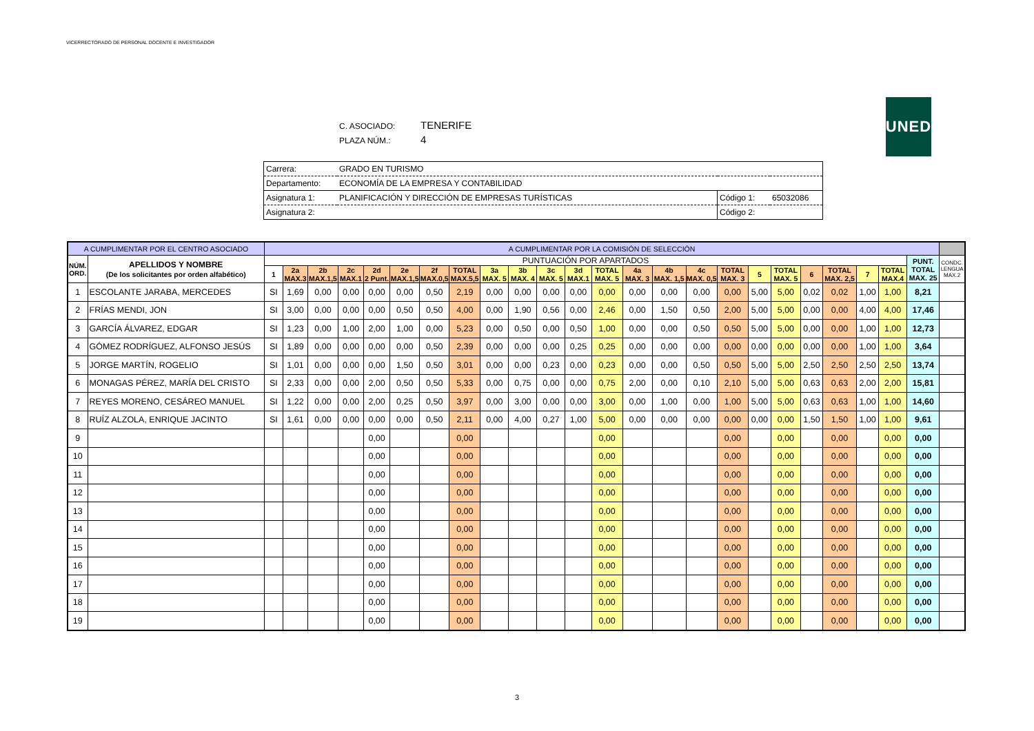VICERRECTORADO DE PERSONAL DOCENTE E INVESTIGADOR
UNED
C. ASOCIADO: TENERIFE
PLAZA NÚM.: 4
| Carrera: | GRADO EN TURISMO | | |
| Departamento: | ECONOMÍA DE LA EMPRESA Y CONTABILIDAD | | |
| Asignatura 1: | PLANIFICACIÓN Y DIRECCIÓN DE EMPRESAS TURÍSTICAS | Código 1: | 65032086 |
| Asignatura 2: | | Código 2: | |
| A CUMPLIMENTAR POR EL CENTRO ASOCIADO | | A CUMPLIMENTAR POR LA COMISIÓN DE SELECCIÓN | | | | | | | | | | | | | | | | | | | | | | | | |
| --- | --- | --- | --- | --- | --- | --- | --- | --- | --- | --- | --- | --- | --- | --- | --- | --- | --- | --- | --- | --- | --- | --- | --- | --- | --- | --- |
| NÚM. ORD. | APELLIDOS Y NOMBRE (De los solicitantes por orden alfabético) | PUNTUACIÓN POR APARTADOS | | | | | | | | | | | | | | | | | | | | | | | PUNT. TOTAL MAX. 25 | CONDC. LENGUA MAX.2 |
| | | 1 | 2a MAX.3 | 2b MAX.1,5 | 2c MAX.1 | 2d 2 Punt. | 2e MAX.1,5 | 2f MAX.0,5 | TOTAL MAX.5,5 | 3a MAX. 5 | 3b MAX. 4 | 3c MAX. 5 | 3d MAX.1 | TOTAL MAX. 5 | 4a MAX. 3 | 4b MAX. 1,5 | 4c MAX. 0,5 | TOTAL MAX. 3 | 5 | TOTAL MAX. 5 | 6 | TOTAL MAX. 2,5 | 7 | TOTAL MAX.4 | | |
| 1 | ESCOLANTE JARABA, MERCEDES | SI | 1,69 | 0,00 | 0,00 | 0,00 | 0,00 | 0,50 | 2,19 | 0,00 | 0,00 | 0,00 | 0,00 | 0,00 | 0,00 | 0,00 | 0,00 | 0,00 | 5,00 | 5,00 | 0,02 | 0,02 | 1,00 | 1,00 | 8,21 | |
| 2 | FRÍAS MENDI, JON | SI | 3,00 | 0,00 | 0,00 | 0,00 | 0,50 | 0,50 | 4,00 | 0,00 | 1,90 | 0,56 | 0,00 | 2,46 | 0,00 | 1,50 | 0,50 | 2,00 | 5,00 | 5,00 | 0,00 | 0,00 | 4,00 | 4,00 | 17,46 | |
| 3 | GARCÍA ÁLVAREZ, EDGAR | SI | 1,23 | 0,00 | 1,00 | 2,00 | 1,00 | 0,00 | 5,23 | 0,00 | 0,50 | 0,00 | 0,50 | 1,00 | 0,00 | 0,00 | 0,50 | 0,50 | 5,00 | 5,00 | 0,00 | 0,00 | 1,00 | 1,00 | 12,73 | |
| 4 | GÓMEZ RODRÍGUEZ, ALFONSO JESÚS | SI | 1,89 | 0,00 | 0,00 | 0,00 | 0,00 | 0,50 | 2,39 | 0,00 | 0,00 | 0,00 | 0,25 | 0,25 | 0,00 | 0,00 | 0,00 | 0,00 | 0,00 | 0,00 | 0,00 | 0,00 | 1,00 | 1,00 | 3,64 | |
| 5 | JORGE MARTÍN, ROGELIO | SI | 1,01 | 0,00 | 0,00 | 0,00 | 1,50 | 0,50 | 3,01 | 0,00 | 0,00 | 0,23 | 0,00 | 0,23 | 0,00 | 0,00 | 0,50 | 0,50 | 5,00 | 5,00 | 2,50 | 2,50 | 2,50 | 2,50 | 13,74 | |
| 6 | MONAGAS PÉREZ, MARÍA DEL CRISTO | SI | 2,33 | 0,00 | 0,00 | 2,00 | 0,50 | 0,50 | 5,33 | 0,00 | 0,75 | 0,00 | 0,00 | 0,75 | 2,00 | 0,00 | 0,10 | 2,10 | 5,00 | 5,00 | 0,63 | 0,63 | 2,00 | 2,00 | 15,81 | |
| 7 | REYES MORENO, CESÁREO MANUEL | SI | 1,22 | 0,00 | 0,00 | 2,00 | 0,25 | 0,50 | 3,97 | 0,00 | 3,00 | 0,00 | 0,00 | 3,00 | 0,00 | 1,00 | 0,00 | 1,00 | 5,00 | 5,00 | 0,63 | 0,63 | 1,00 | 1,00 | 14,60 | |
| 8 | RUÍZ ALZOLA, ENRIQUE JACINTO | SI | 1,61 | 0,00 | 0,00 | 0,00 | 0,00 | 0,50 | 2,11 | 0,00 | 4,00 | 0,27 | 1,00 | 5,00 | 0,00 | 0,00 | 0,00 | 0,00 | 0,00 | 0,00 | 1,50 | 1,50 | 1,00 | 1,00 | 9,61 | |
| 9 | | | | | | 0,00 | | | 0,00 | | | | | 0,00 | | | | 0,00 | | 0,00 | | 0,00 | | 0,00 | 0,00 | |
| 10 | | | | | | 0,00 | | | 0,00 | | | | | 0,00 | | | | 0,00 | | 0,00 | | 0,00 | | 0,00 | 0,00 | |
| 11 | | | | | | 0,00 | | | 0,00 | | | | | 0,00 | | | | 0,00 | | 0,00 | | 0,00 | | 0,00 | 0,00 | |
| 12 | | | | | | 0,00 | | | 0,00 | | | | | 0,00 | | | | 0,00 | | 0,00 | | 0,00 | | 0,00 | 0,00 | |
| 13 | | | | | | 0,00 | | | 0,00 | | | | | 0,00 | | | | 0,00 | | 0,00 | | 0,00 | | 0,00 | 0,00 | |
| 14 | | | | | | 0,00 | | | 0,00 | | | | | 0,00 | | | | 0,00 | | 0,00 | | 0,00 | | 0,00 | 0,00 | |
| 15 | | | | | | 0,00 | | | 0,00 | | | | | 0,00 | | | | 0,00 | | 0,00 | | 0,00 | | 0,00 | 0,00 | |
| 16 | | | | | | 0,00 | | | 0,00 | | | | | 0,00 | | | | 0,00 | | 0,00 | | 0,00 | | 0,00 | 0,00 | |
| 17 | | | | | | 0,00 | | | 0,00 | | | | | 0,00 | | | | 0,00 | | 0,00 | | 0,00 | | 0,00 | 0,00 | |
| 18 | | | | | | 0,00 | | | 0,00 | | | | | 0,00 | | | | 0,00 | | 0,00 | | 0,00 | | 0,00 | 0,00 | |
| 19 | | | | | | 0,00 | | | 0,00 | | | | | 0,00 | | | | 0,00 | | 0,00 | | 0,00 | | 0,00 | 0,00 | |
3